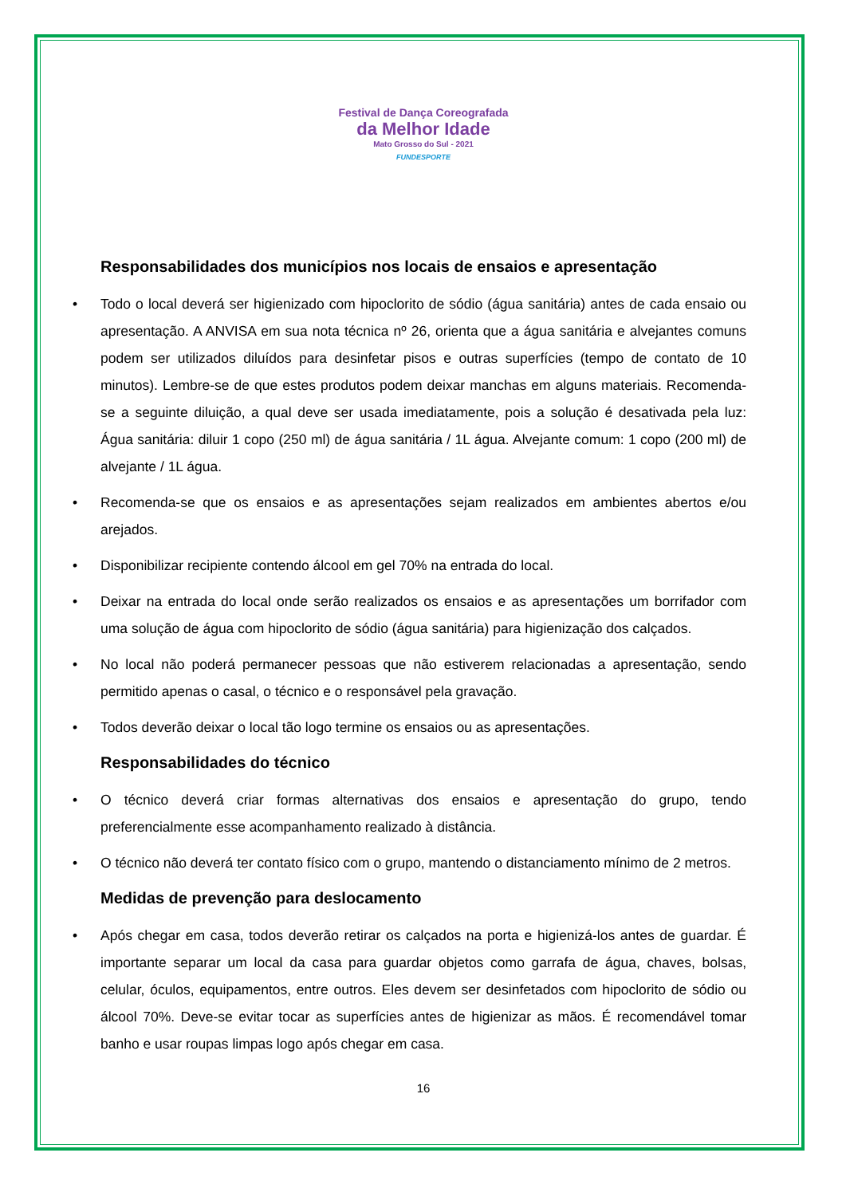Festival de Dança Coreografada
da Melhor Idade
Mato Grosso do Sul - 2021
FUNDESPORTE
Responsabilidades dos municípios nos locais de ensaios e apresentação
• Todo o local deverá ser higienizado com hipoclorito de sódio (água sanitária) antes de cada ensaio ou apresentação. A ANVISA em sua nota técnica nº 26, orienta que a água sanitária e alvejantes comuns podem ser utilizados diluídos para desinfetar pisos e outras superfícies (tempo de contato de 10 minutos). Lembre-se de que estes produtos podem deixar manchas em alguns materiais. Recomenda-se a seguinte diluição, a qual deve ser usada imediatamente, pois a solução é desativada pela luz: Água sanitária: diluir 1 copo (250 ml) de água sanitária / 1L água. Alvejante comum: 1 copo (200 ml) de alvejante / 1L água.
• Recomenda-se que os ensaios e as apresentações sejam realizados em ambientes abertos e/ou arejados.
• Disponibilizar recipiente contendo álcool em gel 70% na entrada do local.
• Deixar na entrada do local onde serão realizados os ensaios e as apresentações um borrifador com uma solução de água com hipoclorito de sódio (água sanitária) para higienização dos calçados.
• No local não poderá permanecer pessoas que não estiverem relacionadas a apresentação, sendo permitido apenas o casal, o técnico e o responsável pela gravação.
• Todos deverão deixar o local tão logo termine os ensaios ou as apresentações.
Responsabilidades do técnico
• O técnico deverá criar formas alternativas dos ensaios e apresentação do grupo, tendo preferencialmente esse acompanhamento realizado à distância.
• O técnico não deverá ter contato físico com o grupo, mantendo o distanciamento mínimo de 2 metros.
Medidas de prevenção para deslocamento
• Após chegar em casa, todos deverão retirar os calçados na porta e higienizá-los antes de guardar. É importante separar um local da casa para guardar objetos como garrafa de água, chaves, bolsas, celular, óculos, equipamentos, entre outros. Eles devem ser desinfetados com hipoclorito de sódio ou álcool 70%. Deve-se evitar tocar as superfícies antes de higienizar as mãos. É recomendável tomar banho e usar roupas limpas logo após chegar em casa.
16